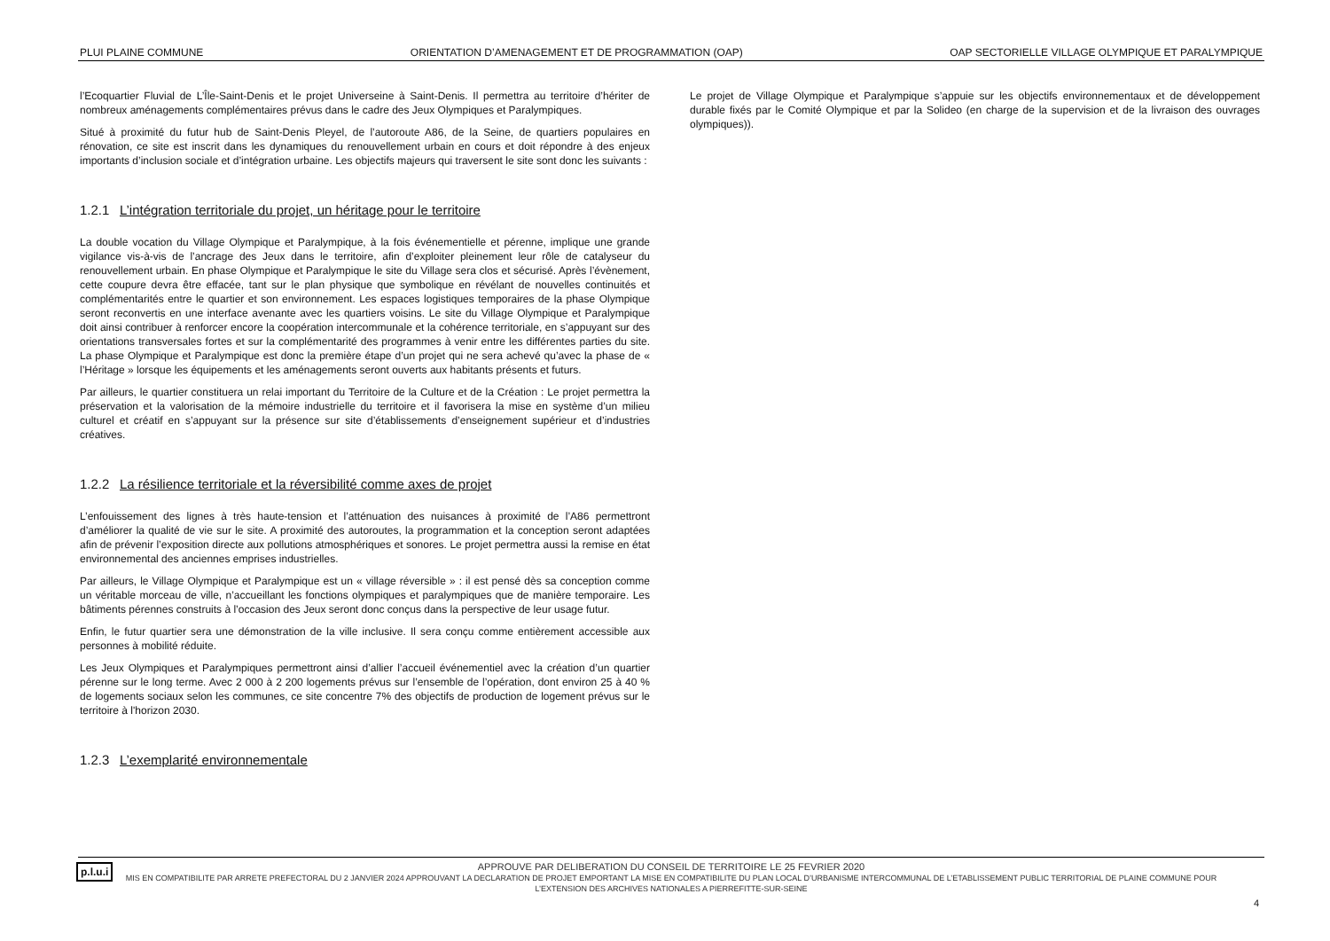PLUI PLAINE COMMUNE ORIENTATION D’AMENAGEMENT ET DE PROGRAMMATION (OAP) OAP SECTORIELLE VILLAGE OLYMPIQUE ET PARALYMPIQUE
l’Ecoquartier Fluvial de L’Île-Saint-Denis et le projet Universeine à Saint-Denis. Il permettra au territoire d’hériter de nombreux aménagements complémentaires prévus dans le cadre des Jeux Olympiques et Paralympiques.
Situé à proximité du futur hub de Saint-Denis Pleyel, de l’autoroute A86, de la Seine, de quartiers populaires en rénovation, ce site est inscrit dans les dynamiques du renouvellement urbain en cours et doit répondre à des enjeux importants d’inclusion sociale et d’intégration urbaine. Les objectifs majeurs qui traversent le site sont donc les suivants :
1.2.1 L’intégration territoriale du projet, un héritage pour le territoire
La double vocation du Village Olympique et Paralympique, à la fois événementielle et pérenne, implique une grande vigilance vis-à-vis de l’ancrage des Jeux dans le territoire, afin d’exploiter pleinement leur rôle de catalyseur du renouvellement urbain. En phase Olympique et Paralympique le site du Village sera clos et sécurisé. Après l’évènement, cette coupure devra être effacée, tant sur le plan physique que symbolique en révélant de nouvelles continuités et complémentarités entre le quartier et son environnement. Les espaces logistiques temporaires de la phase Olympique seront reconvertis en une interface avenante avec les quartiers voisins. Le site du Village Olympique et Paralympique doit ainsi contribuer à renforcer encore la coopération intercommunale et la cohérence territoriale, en s’appuyant sur des orientations transversales fortes et sur la complémentarité des programmes à venir entre les différentes parties du site. La phase Olympique et Paralympique est donc la première étape d’un projet qui ne sera achevé qu’avec la phase de « l’Héritage » lorsque les équipements et les aménagements seront ouverts aux habitants présents et futurs.
Par ailleurs, le quartier constituera un relai important du Territoire de la Culture et de la Création : Le projet permettra la préservation et la valorisation de la mémoire industrielle du territoire et il favorisera la mise en système d’un milieu culturel et créatif en s’appuyant sur la présence sur site d’établissements d’enseignement supérieur et d’industries créatives.
1.2.2 La résilience territoriale et la réversibilité comme axes de projet
L’enfouissement des lignes à très haute-tension et l’atténuation des nuisances à proximité de l’A86 permettront d’améliorer la qualité de vie sur le site. A proximité des autoroutes, la programmation et la conception seront adaptées afin de prévenir l’exposition directe aux pollutions atmosphériques et sonores. Le projet permettra aussi la remise en état environnemental des anciennes emprises industrielles.
Par ailleurs, le Village Olympique et Paralympique est un « village réversible » : il est pensé dès sa conception comme un véritable morceau de ville, n’accueillant les fonctions olympiques et paralympiques que de manière temporaire. Les bâtiments pérennes construits à l’occasion des Jeux seront donc conçus dans la perspective de leur usage futur.
Enfin, le futur quartier sera une démonstration de la ville inclusive. Il sera conçu comme entièrement accessible aux personnes à mobilité réduite.
Les Jeux Olympiques et Paralympiques permettront ainsi d’allier l’accueil événementiel avec la création d’un quartier pérenne sur le long terme. Avec 2 000 à 2 200 logements prévus sur l’ensemble de l’opération, dont environ 25 à 40 % de logements sociaux selon les communes, ce site concentre 7% des objectifs de production de logement prévus sur le territoire à l'horizon 2030.
1.2.3 L’exemplarité environnementale
Le projet de Village Olympique et Paralympique s’appuie sur les objectifs environnementaux et de développement durable fixés par le Comité Olympique et par la Solideo (en charge de la supervision et de la livraison des ouvrages olympiques)).
p.l.u.i
APPROUVE PAR DELIBERATION DU CONSEIL DE TERRITOIRE LE 25 FEVRIER 2020
MIS EN COMPATIBILITE PAR ARRETE PREFECTORAL DU 2 JANVIER 2024 APPROUVANT LA DECLARATION DE PROJET EMPORTANT LA MISE EN COMPATIBILITE DU PLAN LOCAL D’URBANISME INTERCOMMUNAL DE L’ETABLISSEMENT PUBLIC TERRITORIAL DE PLAINE COMMUNE POUR
L’EXTENSION DES ARCHIVES NATIONALES A PIERREFITTE-SUR-SEINE
4